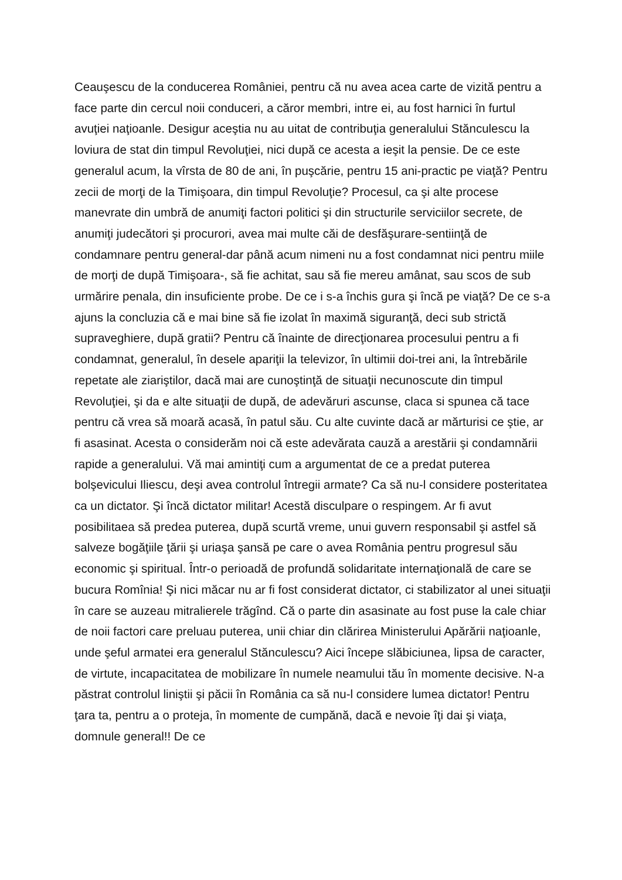Ceauşescu de la conducerea României, pentru că nu avea acea carte de vizită pentru a face parte din cercul noii conduceri, a căror membri, intre ei, au fost harnici în furtul avuţiei naţioanle. Desigur aceştia nu au uitat de contribuţia generalului Stănculescu la loviura de stat din timpul Revoluţiei, nici după ce acesta a ieşit la pensie. De ce este generalul acum, la vîrsta de 80 de ani, în puşcărie, pentru 15 ani-practic pe viaţă? Pentru zecii de morţi de la Timişoara, din timpul Revoluţie? Procesul, ca şi alte procese manevrate din umbră de anumiţi factori politici şi din structurile serviciilor secrete, de anumiţi judecători şi procurori, avea mai multe căi de desfăşurare-sentiinţă de condamnare pentru general-dar până acum nimeni nu a fost condamnat nici pentru miile de morţi de după Timişoara-, să fie achitat, sau să fie mereu amânat, sau scos de sub urmărire penala, din insuficiente probe. De ce i s-a închis gura şi încă pe viaţă? De ce s-a ajuns la concluzia că e mai bine să fie izolat în maximă siguranţă, deci sub strictă supraveghiere, după gratii? Pentru că înainte de direcţionarea procesului pentru a fi condamnat, generalul, în desele apariţii la televizor, în ultimii doi-trei ani, la întrebările repetate ale ziariştilor, dacă mai are cunoştinţă de situaţii necunoscute din timpul Revoluţiei, şi da e alte situaţii de după, de adevăruri ascunse, claca si spunea că tace pentru că vrea să moară acasă, în patul său. Cu alte cuvinte dacă ar mărturisi ce ştie, ar fi asasinat. Acesta o considerăm noi că este adevărata cauză a arestării şi condamnării rapide a generalului. Vă mai amintiţi cum a argumentat de ce a predat puterea bolşevicului Iliescu, deşi avea controlul întregii armate? Ca să nu-l considere posteritatea ca un dictator. Şi încă dictator militar! Acestă disculpare o respingem. Ar fi avut posibilitaea să predea puterea, după scurtă vreme, unui guvern responsabil şi astfel să salveze bogăţiile ţării şi uriaşa şansă pe care o avea România pentru progresul său economic şi spiritual. Într-o perioadă de profundă solidaritate internaţională de care se bucura Romînia! Şi nici măcar nu ar fi fost considerat dictator, ci stabilizator al unei situaţii în care se auzeau mitralierele trăgînd. Că o parte din asasinate au fost puse la cale chiar de noii factori care preluau puterea, unii chiar din clărirea Ministerului Apărării naţioanle, unde şeful armatei era generalul Stănculescu? Aici începe slăbiciunea, lipsa de caracter, de virtute, incapacitatea de mobilizare în numele neamului tău în momente decisive. N-a păstrat controlul liniştii şi păcii în România ca să nu-l considere lumea dictator! Pentru ţara ta, pentru a o proteja, în momente de cumpănă, dacă e nevoie îţi dai şi viaţa, domnule general!! De ce